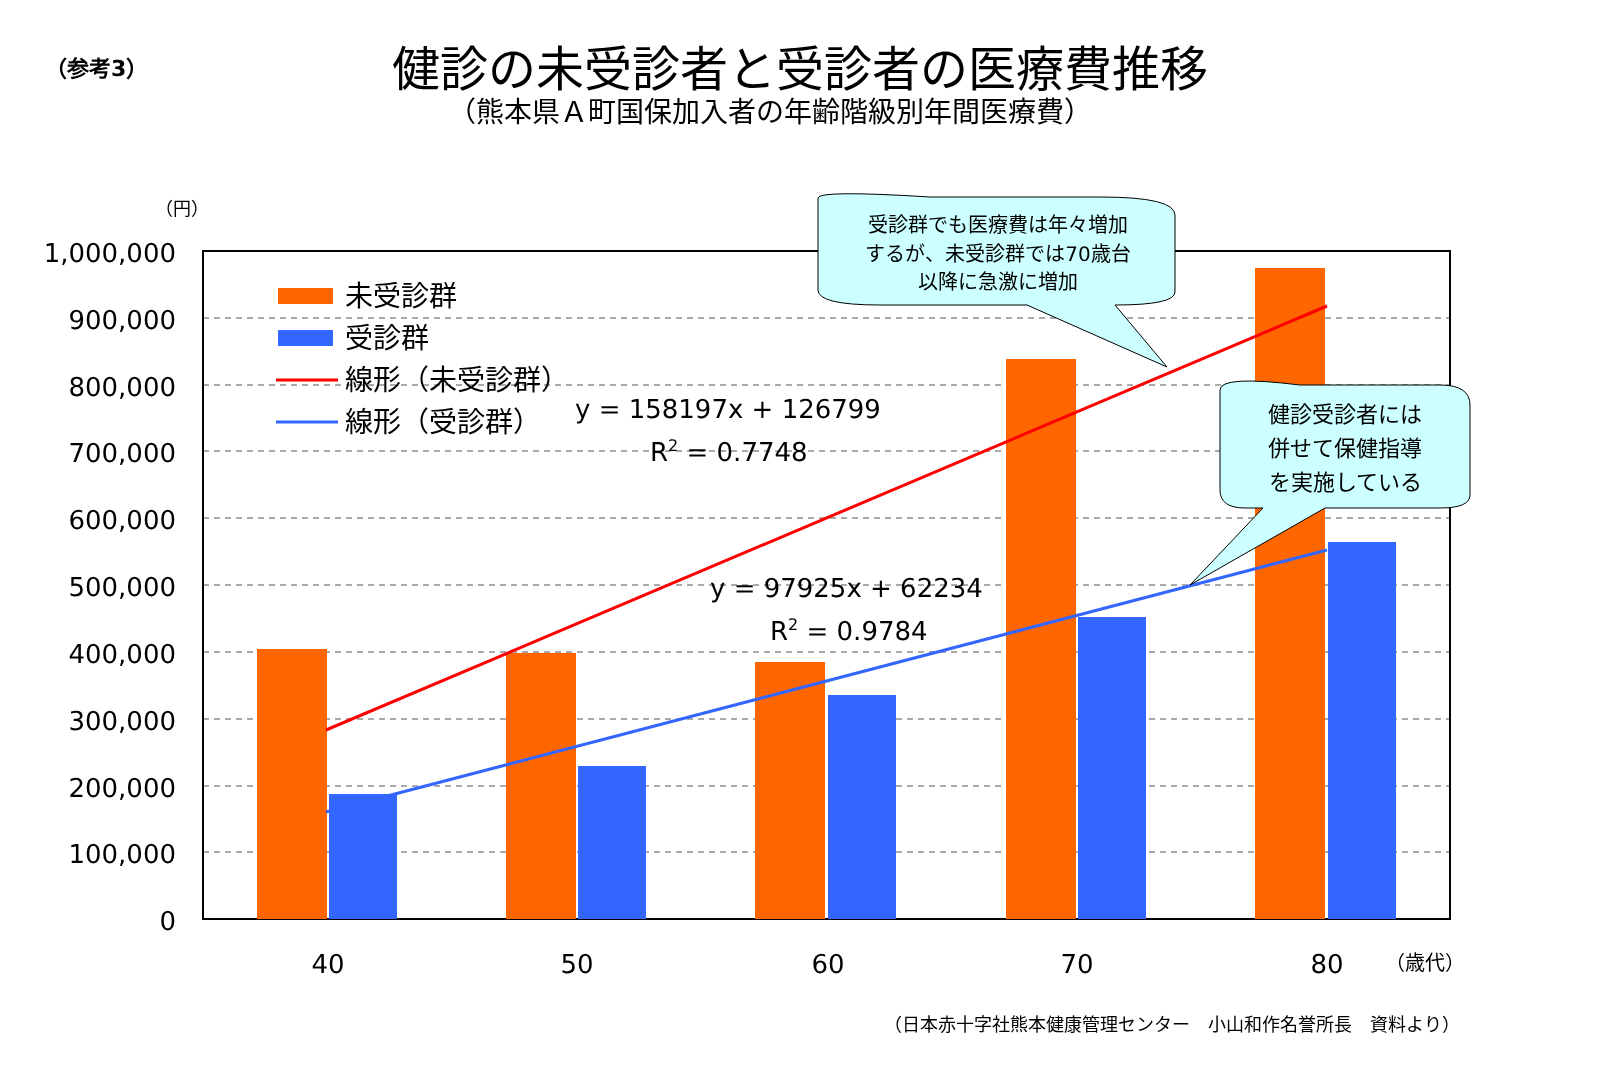（参考3）
健診の未受診者と受診者の医療費推移
（熊本県Ａ町国保加入者の年齢階級別年間医療費）
（円）
1,000,000
900,000
800,000
700,000
600,000
500,000
400,000
300,000
200,000
100,000
0
40
50
60
70
80
（歳代）
未受診群
受診群
線形（未受診群）
線形（受診群）
y = 158197x + 126799
R2 = 0.7748
y = 97925x + 62234
R2 = 0.9784
受診群でも医療費は年々増加
するが、未受診群では70歳台
以降に急激に増加
健診受診者には
併せて保健指導
を実施している
（日本赤十字社熊本健康管理センター　小山和作名誉所長　資料より）